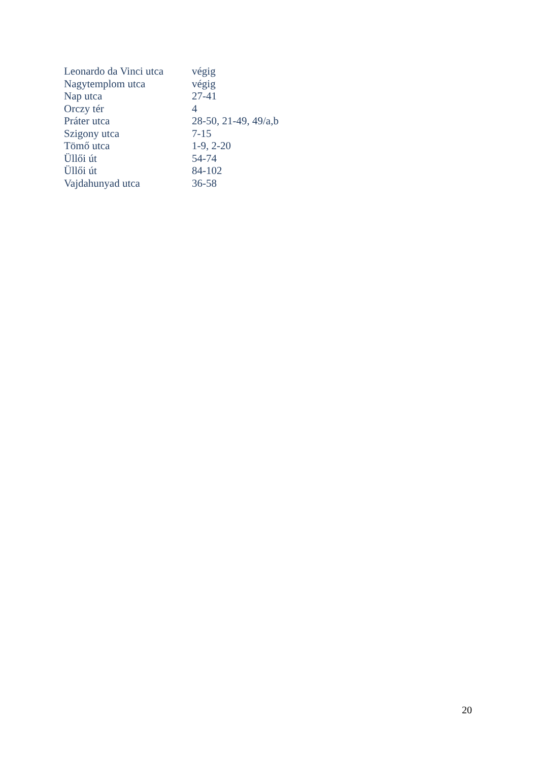| Leonardo da Vinci utca | végig |
| Nagytemplom utca | végig |
| Nap utca | 27-41 |
| Orczy tér | 4 |
| Práter utca | 28-50, 21-49, 49/a,b |
| Szigony utca | 7-15 |
| Tömő utca | 1-9, 2-20 |
| Üllői út | 54-74 |
| Üllői út | 84-102 |
| Vajdahunyad utca | 36-58 |
20